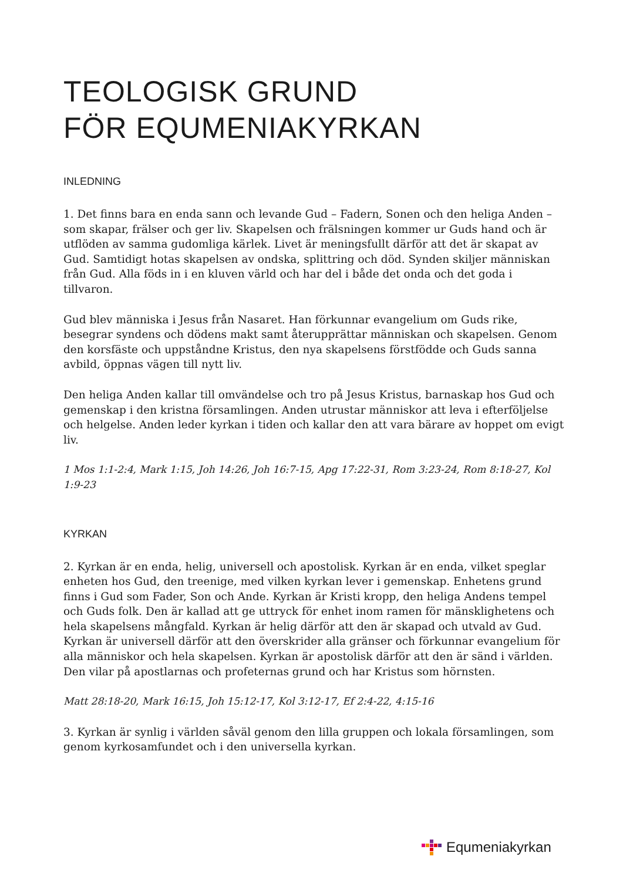TEOLOGISK GRUND
FÖR EQUMENIAKYRKAN
INLEDNING
1. Det finns bara en enda sann och levande Gud – Fadern, Sonen och den heliga Anden – som skapar, frälser och ger liv. Skapelsen och frälsningen kommer ur Guds hand och är utflöden av samma gudomliga kärlek. Livet är meningsfullt därför att det är skapat av Gud. Samtidigt hotas skapelsen av ondska, splittring och död. Synden skiljer människan från Gud. Alla föds in i en kluven värld och har del i både det onda och det goda i tillvaron.
Gud blev människa i Jesus från Nasaret. Han förkunnar evangelium om Guds rike, besegrar syndens och dödens makt samt återupprättar människan och skapelsen. Genom den korsfäste och uppståndne Kristus, den nya skapelsens förstfödde och Guds sanna avbild, öppnas vägen till nytt liv.
Den heliga Anden kallar till omvändelse och tro på Jesus Kristus, barnaskap hos Gud och gemenskap i den kristna församlingen. Anden utrustar människor att leva i efterföljelse och helgelse. Anden leder kyrkan i tiden och kallar den att vara bärare av hoppet om evigt liv.
1 Mos 1:1-2:4, Mark 1:15, Joh 14:26, Joh 16:7-15, Apg 17:22-31, Rom 3:23-24, Rom 8:18-27, Kol 1:9-23
KYRKAN
2. Kyrkan är en enda, helig, universell och apostolisk. Kyrkan är en enda, vilket speglar enheten hos Gud, den treenige, med vilken kyrkan lever i gemenskap. Enhetens grund finns i Gud som Fader, Son och Ande. Kyrkan är Kristi kropp, den heliga Andens tempel och Guds folk. Den är kallad att ge uttryck för enhet inom ramen för mänsklighetens och hela skapelsens mångfald. Kyrkan är helig därför att den är skapad och utvald av Gud. Kyrkan är universell därför att den överskrider alla gränser och förkunnar evangelium för alla människor och hela skapelsen. Kyrkan är apostolisk därför att den är sänd i världen. Den vilar på apostlarnas och profeternas grund och har Kristus som hörnsten.
Matt 28:18-20, Mark 16:15, Joh 15:12-17, Kol 3:12-17, Ef 2:4-22, 4:15-16
3. Kyrkan är synlig i världen såväl genom den lilla gruppen och lokala församlingen, som genom kyrkosamfundet och i den universella kyrkan.
Equmeniakyrkan